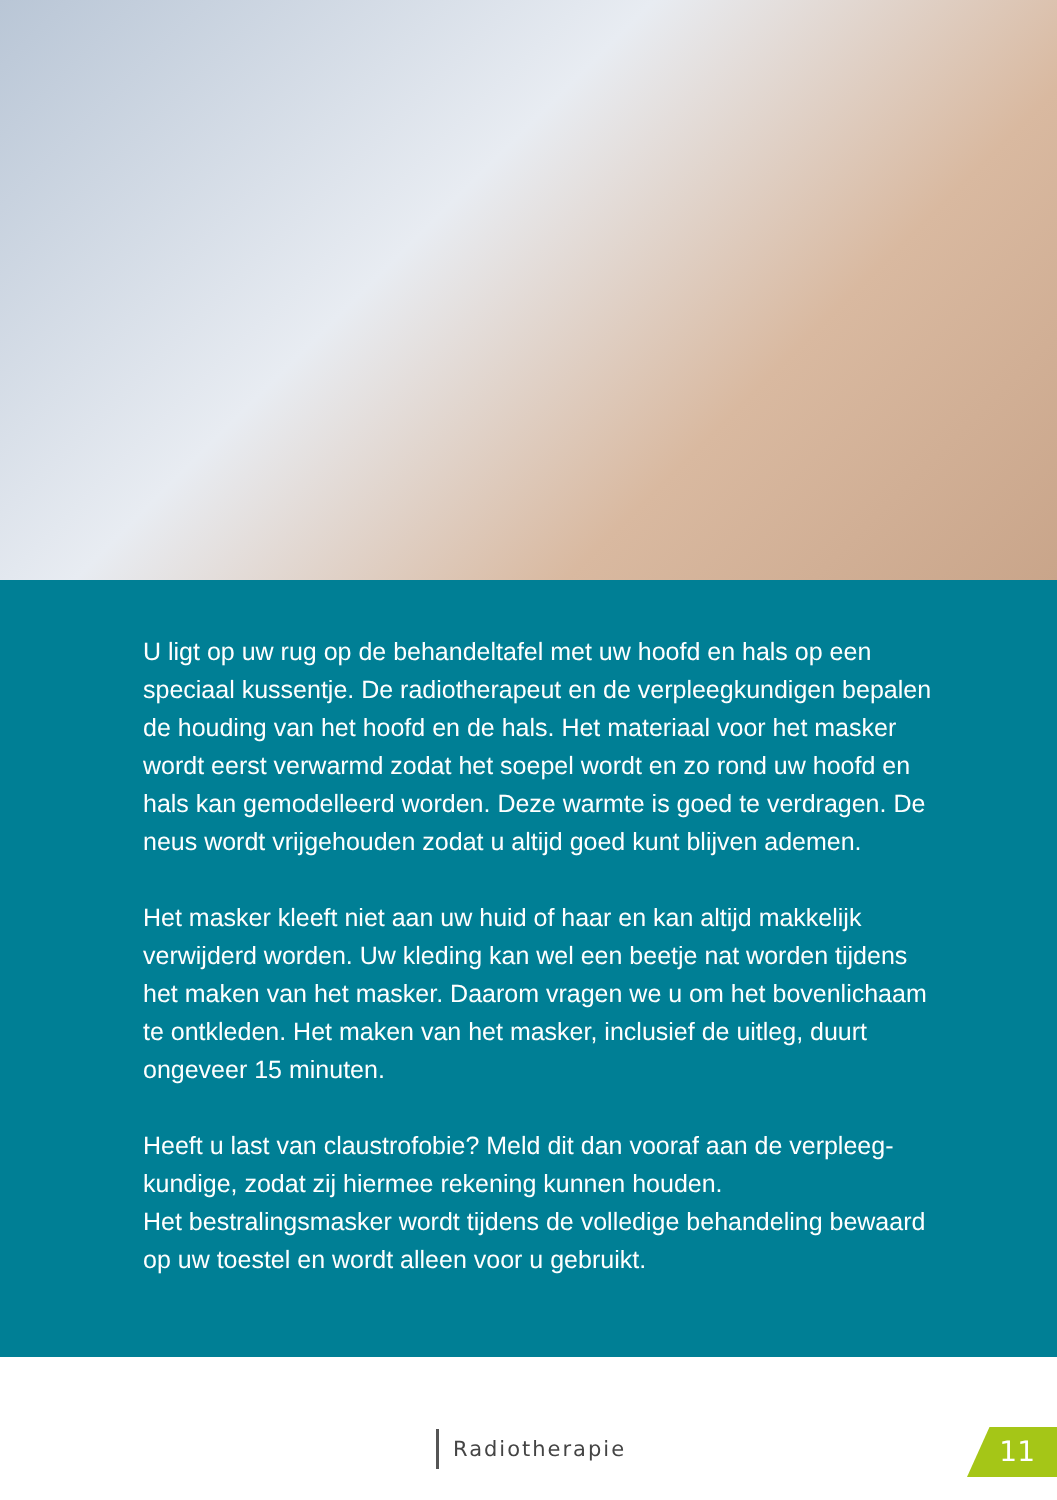U ligt op uw rug op de behandeltafel met uw hoofd en hals op een speciaal kussentje. De radiotherapeut en de verpleegkundigen bepalen de houding van het hoofd en de hals. Het materiaal voor het masker wordt eerst verwarmd zodat het soepel wordt en zo rond uw hoofd en hals kan gemodelleerd worden. Deze warmte is goed te verdragen. De neus wordt vrijgehouden zodat u altijd goed kunt blijven ademen.
Het masker kleeft niet aan uw huid of haar en kan altijd makkelijk verwijderd worden. Uw kleding kan wel een beetje nat worden tijdens het maken van het masker. Daarom vragen we u om het bovenlichaam te ontkleden. Het maken van het masker, inclusief de uitleg, duurt ongeveer 15 minuten.
Heeft u last van claustrofobie? Meld dit dan vooraf aan de verpleeg-kundige, zodat zij hiermee rekening kunnen houden.
Het bestralingsmasker wordt tijdens de volledige behandeling bewaard op uw toestel en wordt alleen voor u gebruikt.
Radiotherapie 11